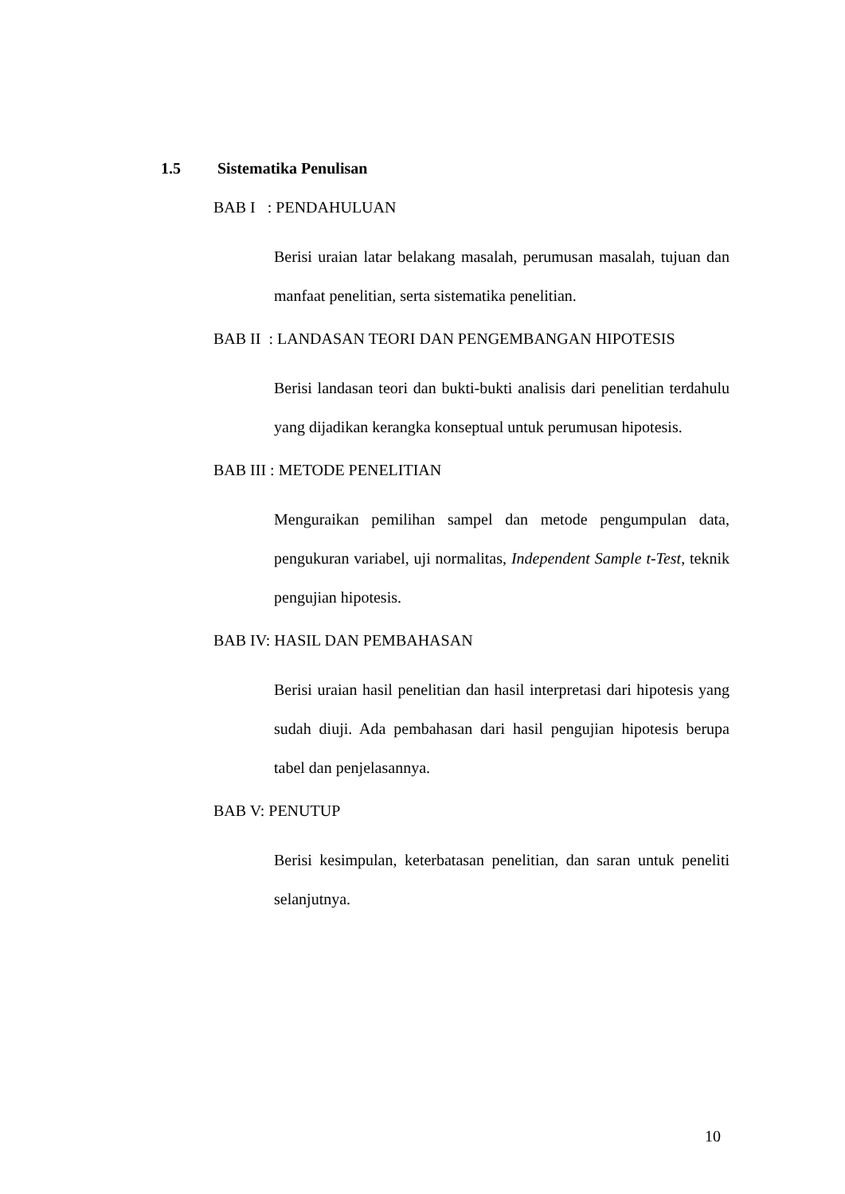1.5 Sistematika Penulisan
BAB I : PENDAHULUAN
Berisi uraian latar belakang masalah, perumusan masalah, tujuan dan manfaat penelitian, serta sistematika penelitian.
BAB II : LANDASAN TEORI DAN PENGEMBANGAN HIPOTESIS
Berisi landasan teori dan bukti-bukti analisis dari penelitian terdahulu yang dijadikan kerangka konseptual untuk perumusan hipotesis.
BAB III : METODE PENELITIAN
Menguraikan pemilihan sampel dan metode pengumpulan data, pengukuran variabel, uji normalitas, Independent Sample t-Test, teknik pengujian hipotesis.
BAB IV: HASIL DAN PEMBAHASAN
Berisi uraian hasil penelitian dan hasil interpretasi dari hipotesis yang sudah diuji. Ada pembahasan dari hasil pengujian hipotesis berupa tabel dan penjelasannya.
BAB V: PENUTUP
Berisi kesimpulan, keterbatasan penelitian, dan saran untuk peneliti selanjutnya.
10